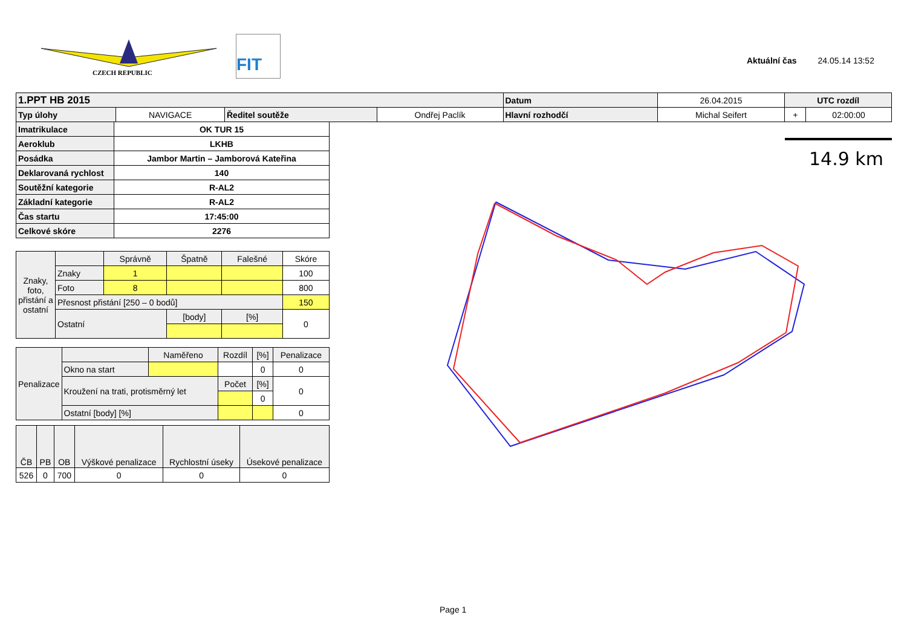CZECH REPUBLIC
FIT
Aktuální čas 24.05.14 13:52
| 1.PPT HB 2015 | | | | Datum | 26.04.2015 | UTC rozdíl | |
| Typ úlohy | NAVIGACE | Ředitel soutěže | Ondřej Paclík | Hlavní rozhodčí | Michal Seifert | + | 02:00:00 |
| Imatrikulace | OK TUR 15 |
| Aeroklub | LKHB |
| Posádka | Jambor Martin – Jamborová Kateřina |
| Deklarovaná rychlost | 140 |
| Soutěžní kategorie | R-AL2 |
| Základní kategorie | R-AL2 |
| Čas startu | 17:45:00 |
| Celkové skóre | 2276 |
| Znaky, foto, přistání a ostatní | | Správně | Špatně | Falešné | Skóre |
| | Znaky | 1 | | | 100 |
| | Foto | 8 | | | 800 |
| | Přesnost přistání [250 – 0 bodů] | | | | 150 |
| | Ostatní | | [body] | [%] | 0 |
| Penalizace | | Naměřeno | Rozdíl | [%] | Penalizace |
| | Okno na start | | | 0 | 0 |
| | Kroužení na trati, protisměrný let | | Počet | [%] | 0 |
| | | | | 0 | |
| | Ostatní [body] [%] | | | | 0 |
| ČB | PB | OB | Výškové penalizace | Rychlostní úseky | Úsekové penalizace |
| 526 | 0 | 700 | 0 | 0 | 0 |
14.9 km
Page 1